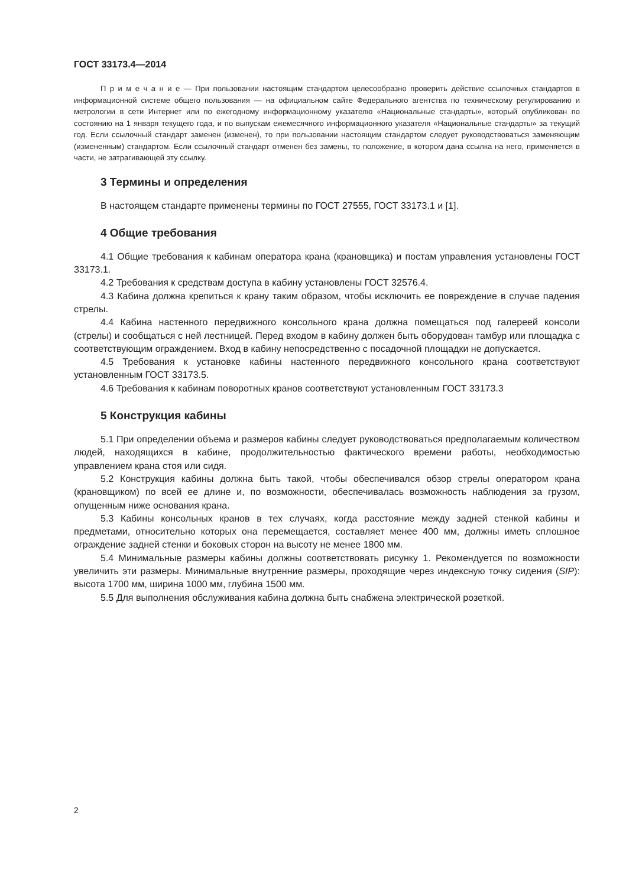ГОСТ 33173.4—2014
П р и м е ч а н и е — При пользовании настоящим стандартом целесообразно проверить действие ссылочных стандартов в информационной системе общего пользования — на официальном сайте Федерального агентства по техническому регулированию и метрологии в сети Интернет или по ежегодному информационному указателю «Национальные стандарты», который опубликован по состоянию на 1 января текущего года, и по выпускам ежемесячного информационного указателя «Национальные стандарты» за текущий год. Если ссылочный стандарт заменен (изменен), то при пользовании настоящим стандартом следует руководствоваться заменяющим (измененным) стандартом. Если ссылочный стандарт отменен без замены, то положение, в котором дана ссылка на него, применяется в части, не затрагивающей эту ссылку.
3 Термины и определения
В настоящем стандарте применены термины по ГОСТ 27555, ГОСТ 33173.1 и [1].
4 Общие требования
4.1 Общие требования к кабинам оператора крана (крановщика) и постам управления установлены ГОСТ 33173.1.
4.2 Требования к средствам доступа в кабину установлены ГОСТ 32576.4.
4.3 Кабина должна крепиться к крану таким образом, чтобы исключить ее повреждение в случае падения стрелы.
4.4 Кабина настенного передвижного консольного крана должна помещаться под галереей консоли (стрелы) и сообщаться с ней лестницей. Перед входом в кабину должен быть оборудован тамбур или площадка с соответствующим ограждением. Вход в кабину непосредственно с посадочной площадки не допускается.
4.5 Требования к установке кабины настенного передвижного консольного крана соответствуют установленным ГОСТ 33173.5.
4.6 Требования к кабинам поворотных кранов соответствуют установленным ГОСТ 33173.3
5 Конструкция кабины
5.1 При определении объема и размеров кабины следует руководствоваться предполагаемым количеством людей, находящихся в кабине, продолжительностью фактического времени работы, необходимостью управлением крана стоя или сидя.
5.2 Конструкция кабины должна быть такой, чтобы обеспечивался обзор стрелы оператором крана (крановщиком) по всей ее длине и, по возможности, обеспечивалась возможность наблюдения за грузом, опущенным ниже основания крана.
5.3 Кабины консольных кранов в тех случаях, когда расстояние между задней стенкой кабины и предметами, относительно которых она перемещается, составляет менее 400 мм, должны иметь сплошное ограждение задней стенки и боковых сторон на высоту не менее 1800 мм.
5.4 Минимальные размеры кабины должны соответствовать рисунку 1. Рекомендуется по возможности увеличить эти размеры. Минимальные внутренние размеры, проходящие через индексную точку сидения (SIP): высота 1700 мм, ширина 1000 мм, глубина 1500 мм.
5.5 Для выполнения обслуживания кабина должна быть снабжена электрической розеткой.
2